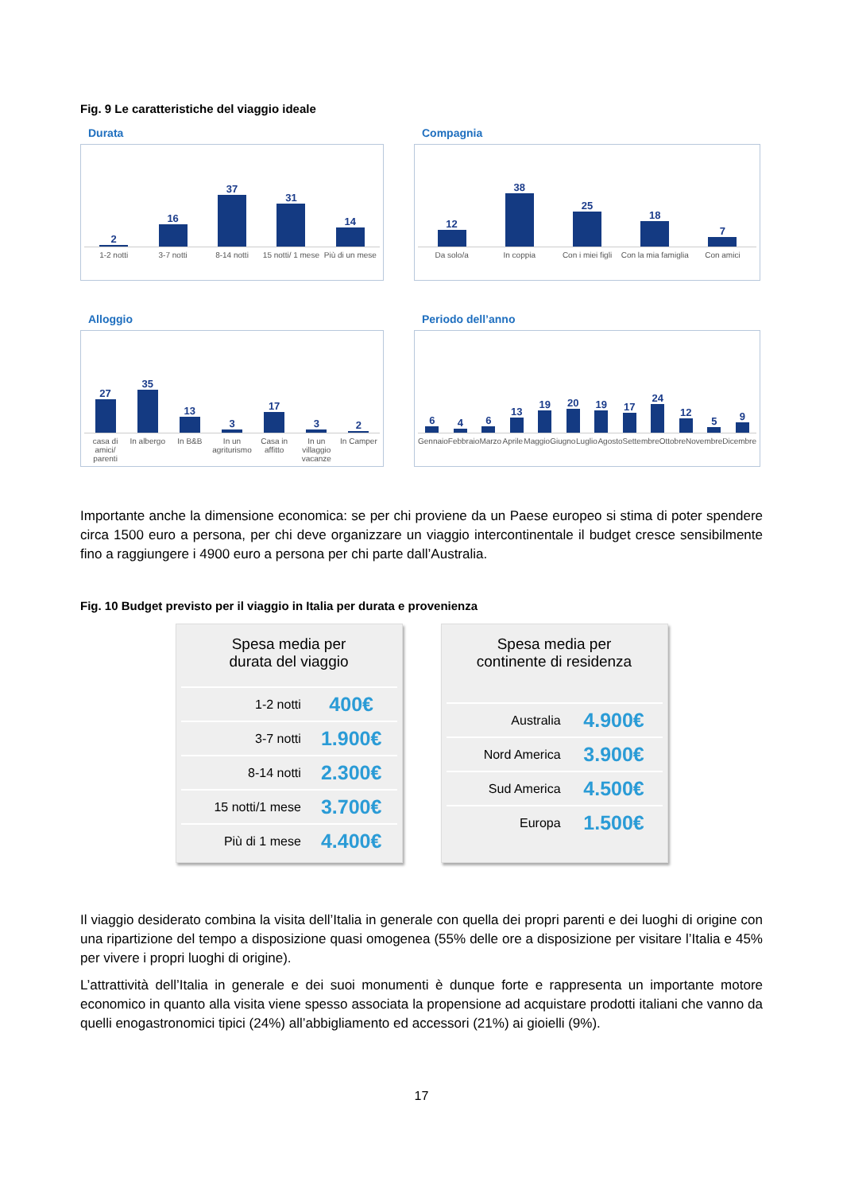Fig. 9 Le caratteristiche del viaggio ideale
Durata
2
16
37
31
14
1-2 notti 3-7 notti 8-14 notti 15 notti/ 1 mese Più di un mese
Compagnia
12
38
25
18
7
Da solo/a In coppia Con i miei figli Con la mia famiglia Con amici
Alloggio
27
35
13
3
17
3
2
casa di amici/ parenti In albergo In B&B In un agriturismo Casa in affitto In un villaggio vacanze In Camper
Periodo dell’anno
6
4
6
13
19
20
19
17
24
12
5
9
Gennaio Febbraio Marzo Aprile Maggio Giugno Luglio Agosto Settembre Ottobre Novembre Dicembre
Importante anche la dimensione economica: se per chi proviene da un Paese europeo si stima di poter spendere circa 1500 euro a persona, per chi deve organizzare un viaggio intercontinentale il budget cresce sensibilmente fino a raggiungere i 4900 euro a persona per chi parte dall’Australia.
Fig. 10 Budget previsto per il viaggio in Italia per durata e provenienza
Spesa media per
durata del viaggio
| 1-2 notti | 400€ |
| 3-7 notti | 1.900€ |
| 8-14 notti | 2.300€ |
| 15 notti/1 mese | 3.700€ |
| Più di 1 mese | 4.400€ |
Spesa media per
continente di residenza
| Australia | 4.900€ |
| Nord America | 3.900€ |
| Sud America | 4.500€ |
| Europa | 1.500€ |
Il viaggio desiderato combina la visita dell’Italia in generale con quella dei propri parenti e dei luoghi di origine con una ripartizione del tempo a disposizione quasi omogenea (55% delle ore a disposizione per visitare l’Italia e 45% per vivere i propri luoghi di origine).
L’attrattività dell’Italia in generale e dei suoi monumenti è dunque forte e rappresenta un importante motore economico in quanto alla visita viene spesso associata la propensione ad acquistare prodotti italiani che vanno da quelli enogastronomici tipici (24%) all’abbigliamento ed accessori (21%) ai gioielli (9%).
17